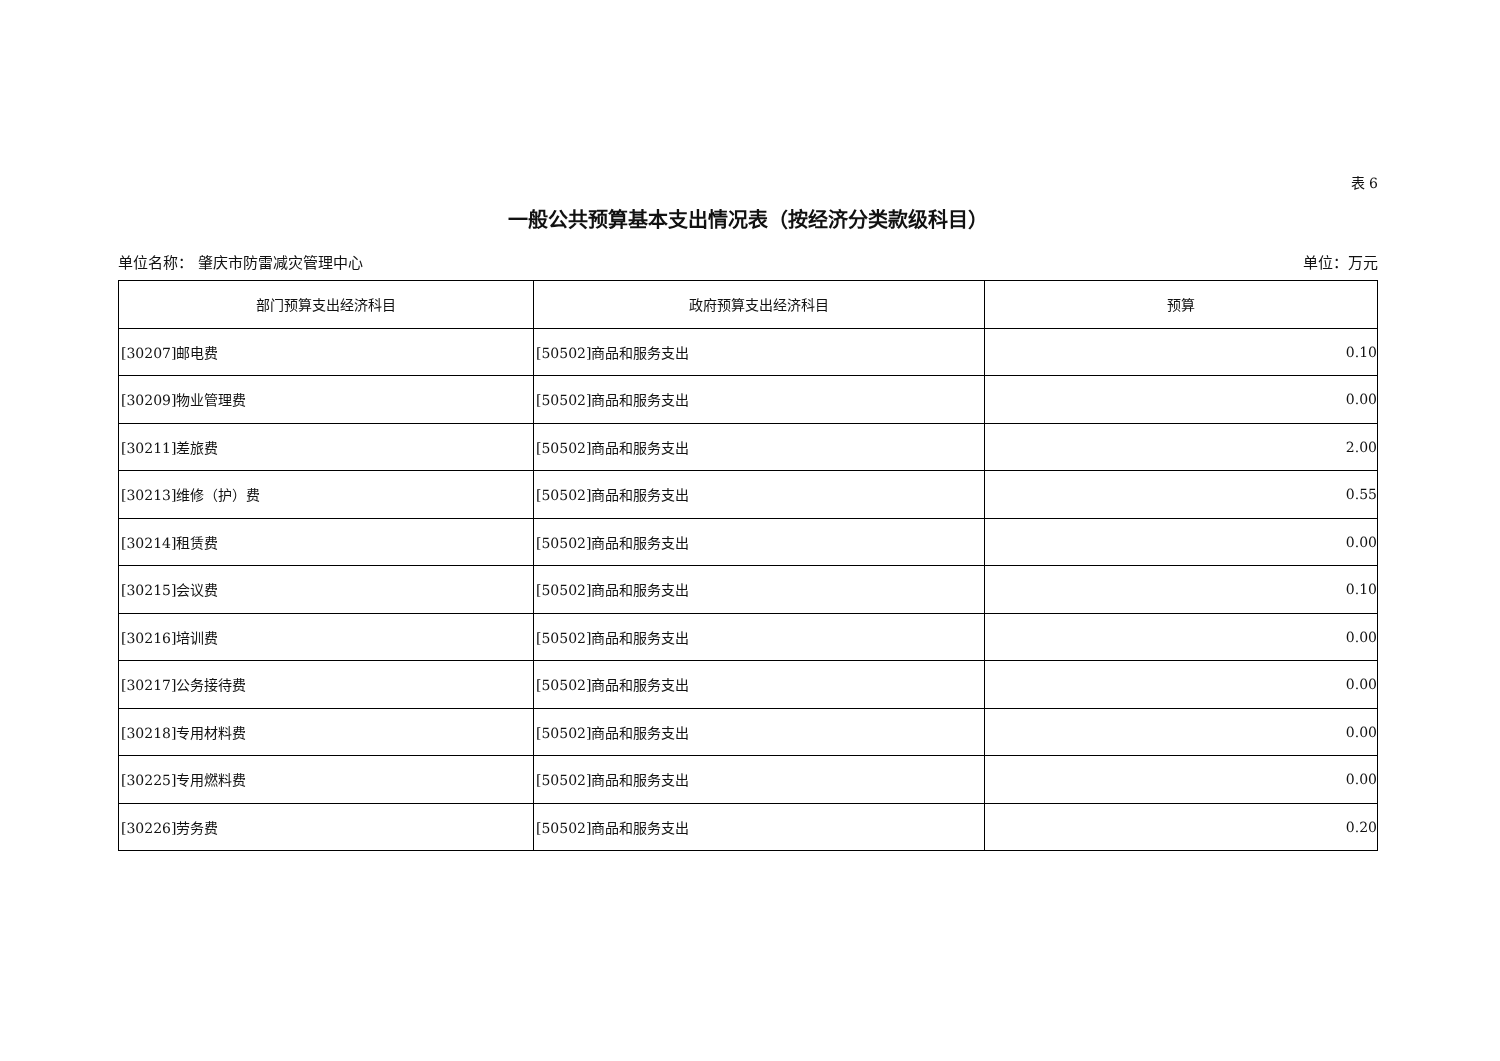表 6
一般公共预算基本支出情况表（按经济分类款级科目）
单位名称： 肇庆市防雷减灾管理中心 单位：万元
| 部门预算支出经济科目 | 政府预算支出经济科目 | 预算 |
| --- | --- | --- |
| [30207]邮电费 | [50502]商品和服务支出 | 0.10 |
| [30209]物业管理费 | [50502]商品和服务支出 | 0.00 |
| [30211]差旅费 | [50502]商品和服务支出 | 2.00 |
| [30213]维修（护）费 | [50502]商品和服务支出 | 0.55 |
| [30214]租赁费 | [50502]商品和服务支出 | 0.00 |
| [30215]会议费 | [50502]商品和服务支出 | 0.10 |
| [30216]培训费 | [50502]商品和服务支出 | 0.00 |
| [30217]公务接待费 | [50502]商品和服务支出 | 0.00 |
| [30218]专用材料费 | [50502]商品和服务支出 | 0.00 |
| [30225]专用燃料费 | [50502]商品和服务支出 | 0.00 |
| [30226]劳务费 | [50502]商品和服务支出 | 0.20 |